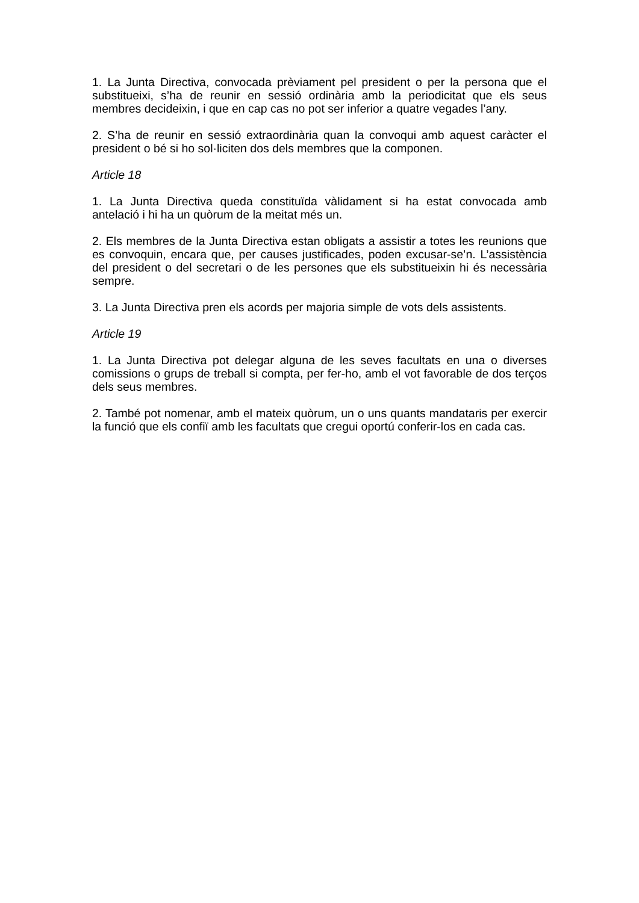1. La Junta Directiva, convocada prèviament pel president o per la persona que el substitueixi, s’ha de reunir en sessió ordinària amb la periodicitat que els seus membres decideixin, i que en cap cas no pot ser inferior a quatre vegades l’any.
2. S’ha de reunir en sessió extraordinària quan la convoqui amb aquest caràcter el president o bé si ho sol·liciten dos dels membres que la componen.
Article 18
1. La Junta Directiva queda constituïda vàlidament si ha estat convocada amb antelació i hi ha un quòrum de la meitat més un.
2. Els membres de la Junta Directiva estan obligats a assistir a totes les reunions que es convoquin, encara que, per causes justificades, poden excusar-se’n. L’assistència del president o del secretari o de les persones que els substitueixin hi és necessària sempre.
3. La Junta Directiva pren els acords per majoria simple de vots dels assistents.
Article 19
1. La Junta Directiva pot delegar alguna de les seves facultats en una o diverses comissions o grups de treball si compta, per fer-ho, amb el vot favorable de dos terços dels seus membres.
2. També pot nomenar, amb el mateix quòrum, un o uns quants mandataris per exercir la funció que els confiï amb les facultats que cregui oportú conferir-los en cada cas.